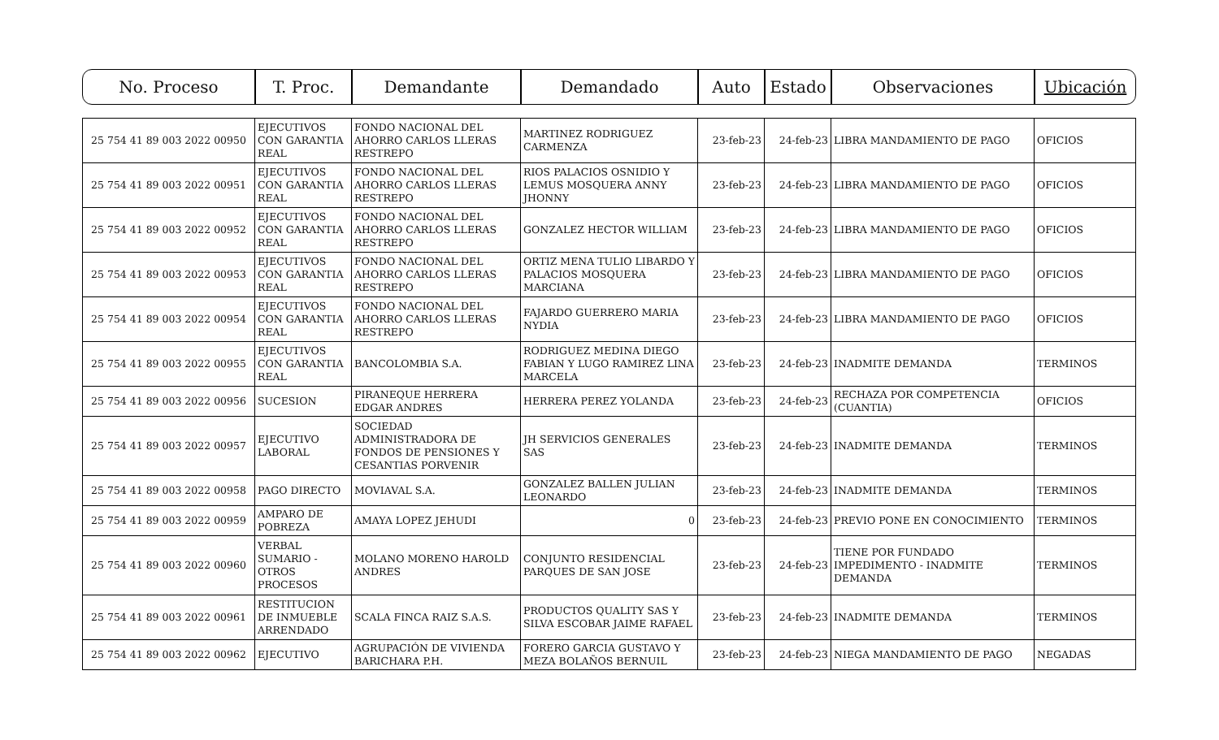| No. Proceso | T. Proc. | Demandante | Demandado | Auto | Estado | Observaciones | Ubicación |
| --- | --- | --- | --- | --- | --- | --- | --- |
| 25 754 41 89 003 2022 00950 | EJECUTIVOS CON GARANTIA REAL | FONDO NACIONAL DEL AHORRO CARLOS LLERAS RESTREPO | MARTINEZ RODRIGUEZ CARMENZA | 23-feb-23 | 24-feb-23 | LIBRA MANDAMIENTO DE PAGO | OFICIOS |
| 25 754 41 89 003 2022 00951 | EJECUTIVOS CON GARANTIA REAL | FONDO NACIONAL DEL AHORRO CARLOS LLERAS RESTREPO | RIOS PALACIOS OSNIDIO Y LEMUS MOSQUERA ANNY JHONNY | 23-feb-23 | 24-feb-23 | LIBRA MANDAMIENTO DE PAGO | OFICIOS |
| 25 754 41 89 003 2022 00952 | EJECUTIVOS CON GARANTIA REAL | FONDO NACIONAL DEL AHORRO CARLOS LLERAS RESTREPO | GONZALEZ HECTOR WILLIAM | 23-feb-23 | 24-feb-23 | LIBRA MANDAMIENTO DE PAGO | OFICIOS |
| 25 754 41 89 003 2022 00953 | EJECUTIVOS CON GARANTIA REAL | FONDO NACIONAL DEL AHORRO CARLOS LLERAS RESTREPO | ORTIZ MENA TULIO LIBARDO Y PALACIOS MOSQUERA MARCIANA | 23-feb-23 | 24-feb-23 | LIBRA MANDAMIENTO DE PAGO | OFICIOS |
| 25 754 41 89 003 2022 00954 | EJECUTIVOS CON GARANTIA REAL | FONDO NACIONAL DEL AHORRO CARLOS LLERAS RESTREPO | FAJARDO GUERRERO MARIA NYDIA | 23-feb-23 | 24-feb-23 | LIBRA MANDAMIENTO DE PAGO | OFICIOS |
| 25 754 41 89 003 2022 00955 | EJECUTIVOS CON GARANTIA REAL | BANCOLOMBIA S.A. | RODRIGUEZ MEDINA DIEGO FABIAN Y LUGO RAMIREZ LINA MARCELA | 23-feb-23 | 24-feb-23 | INADMITE DEMANDA | TERMINOS |
| 25 754 41 89 003 2022 00956 | SUCESION | PIRANEQUE HERRERA EDGAR ANDRES | HERRERA PEREZ YOLANDA | 23-feb-23 | 24-feb-23 | RECHAZA POR COMPETENCIA (CUANTIA) | OFICIOS |
| 25 754 41 89 003 2022 00957 | EJECUTIVO LABORAL | SOCIEDAD ADMINISTRADORA DE FONDOS DE PENSIONES Y CESANTIAS PORVENIR | JH SERVICIOS GENERALES SAS | 23-feb-23 | 24-feb-23 | INADMITE DEMANDA | TERMINOS |
| 25 754 41 89 003 2022 00958 | PAGO DIRECTO | MOVIAVAL S.A. | GONZALEZ BALLEN JULIAN LEONARDO | 23-feb-23 | 24-feb-23 | INADMITE DEMANDA | TERMINOS |
| 25 754 41 89 003 2022 00959 | AMPARO DE POBREZA | AMAYA LOPEZ JEHUDI | 0 | 23-feb-23 | 24-feb-23 | PREVIO PONE EN CONOCIMIENTO | TERMINOS |
| 25 754 41 89 003 2022 00960 | VERBAL SUMARIO - OTROS PROCESOS | MOLANO MORENO HAROLD ANDRES | CONJUNTO RESIDENCIAL PARQUES DE SAN JOSE | 23-feb-23 | 24-feb-23 | TIENE POR FUNDADO IMPEDIMENTO - INADMITE DEMANDA | TERMINOS |
| 25 754 41 89 003 2022 00961 | RESTITUCION DE INMUEBLE ARRENDADO | SCALA FINCA RAIZ S.A.S. | PRODUCTOS QUALITY SAS Y SILVA ESCOBAR JAIME RAFAEL | 23-feb-23 | 24-feb-23 | INADMITE DEMANDA | TERMINOS |
| 25 754 41 89 003 2022 00962 | EJECUTIVO | AGRUPACIÓN DE VIVIENDA BARICHARA P.H. | FORERO GARCIA GUSTAVO Y MEZA BOLAÑOS BERNUIL | 23-feb-23 | 24-feb-23 | NIEGA MANDAMIENTO DE PAGO | NEGADAS |